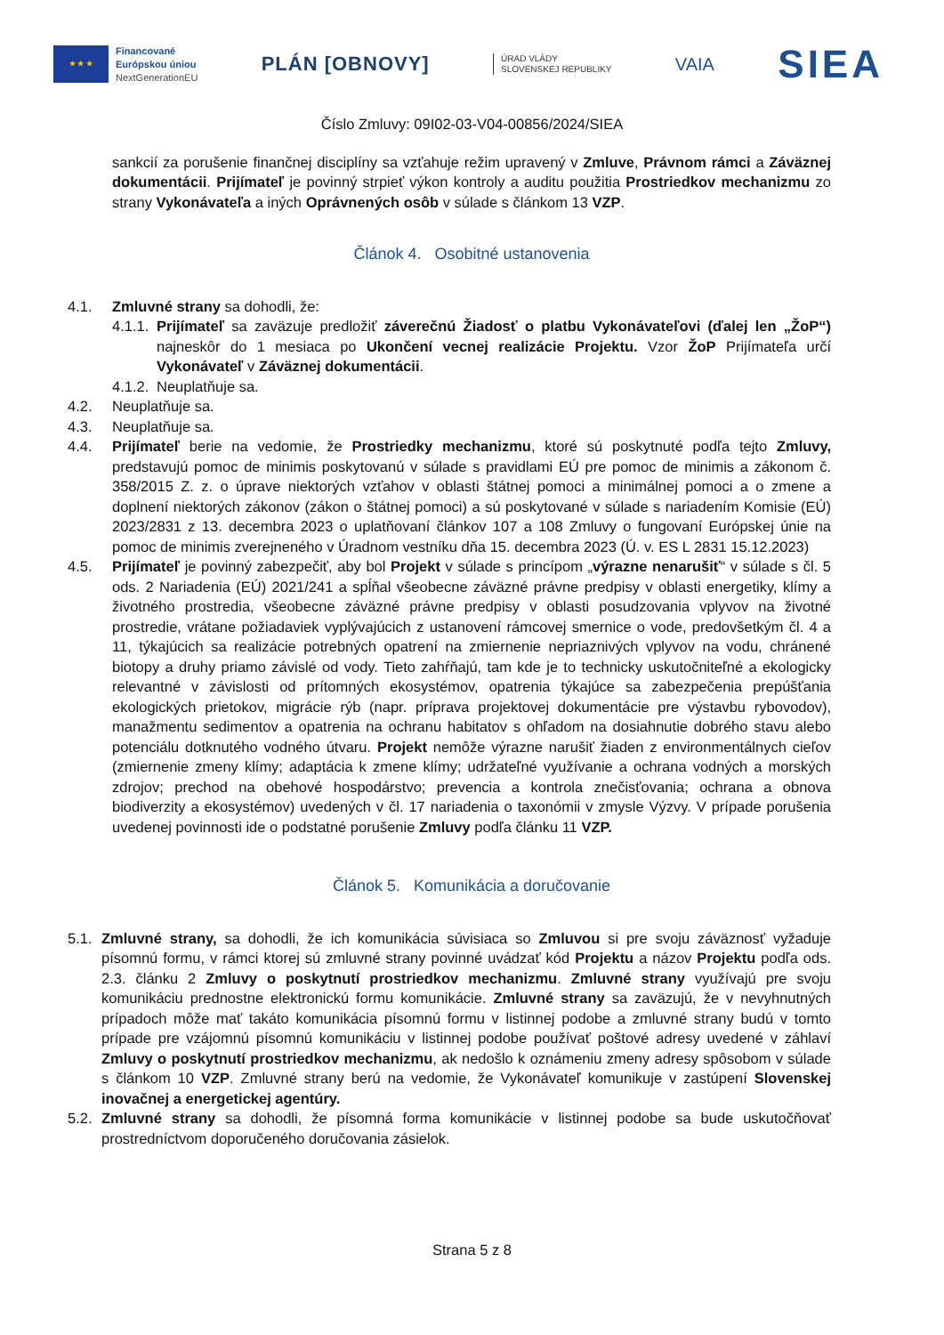★ ★ ★
Financované
Európskou úniou
NextGenerationEU
PLÁN [OBNOVY]
ÚRAD VLÁDY
SLOVENSKEJ REPUBLIKY
VAIA
SIEA
Číslo Zmluvy: 09I02-03-V04-00856/2024/SIEA
sankcií za porušenie finančnej disciplíny sa vzťahuje režim upravený v Zmluve, Právnom rámci a Záväznej dokumentácii. Prijímateľ je povinný strpieť výkon kontroly a auditu použitia Prostriedkov mechanizmu zo strany Vykonávateľa a iných Oprávnených osôb v súlade s článkom 13 VZP.
Článok 4. Osobitné ustanovenia
4.1. Zmluvné strany sa dohodli, že:
4.1.1.
Prijímateľ sa zaväzuje predložiť záverečnú Žiadosť o platbu Vykonávateľovi (ďalej len „ŽoP“) najneskôr do 1 mesiaca po Ukončení vecnej realizácie Projektu. Vzor ŽoP Prijímateľa určí Vykonávateľ v Záväznej dokumentácii.
4.1.2.
Neuplatňuje sa.
4.2. Neuplatňuje sa.
4.3. Neuplatňuje sa.
4.4. Prijímateľ berie na vedomie, že Prostriedky mechanizmu, ktoré sú poskytnuté podľa tejto Zmluvy, predstavujú pomoc de minimis poskytovanú v súlade s pravidlami EÚ pre pomoc de minimis a zákonom č. 358/2015 Z. z. o úprave niektorých vzťahov v oblasti štátnej pomoci a minimálnej pomoci a o zmene a doplnení niektorých zákonov (zákon o štátnej pomoci) a sú poskytované v súlade s nariadením Komisie (EÚ) 2023/2831 z 13. decembra 2023 o uplatňovaní článkov 107 a 108 Zmluvy o fungovaní Európskej únie na pomoc de minimis zverejneného v Úradnom vestníku dňa 15. decembra 2023 (Ú. v. ES L 2831 15.12.2023)
4.5. Prijímateľ je povinný zabezpečiť, aby bol Projekt v súlade s princípom „výrazne nenarušiť“ v súlade s čl. 5 ods. 2 Nariadenia (EÚ) 2021/241 a spĺňal všeobecne záväzné právne predpisy v oblasti energetiky, klímy a životného prostredia, všeobecne záväzné právne predpisy v oblasti posudzovania vplyvov na životné prostredie, vrátane požiadaviek vyplývajúcich z ustanovení rámcovej smernice o vode, predovšetkým čl. 4 a 11, týkajúcich sa realizácie potrebných opatrení na zmiernenie nepriaznivých vplyvov na vodu, chránené biotopy a druhy priamo závislé od vody. Tieto zahŕňajú, tam kde je to technicky uskutočniteľné a ekologicky relevantné v závislosti od prítomných ekosystémov, opatrenia týkajúce sa zabezpečenia prepúšťania ekologických prietokov, migrácie rýb (napr. príprava projektovej dokumentácie pre výstavbu rybovodov), manažmentu sedimentov a opatrenia na ochranu habitatov s ohľadom na dosiahnutie dobrého stavu alebo potenciálu dotknutého vodného útvaru. Projekt nemôže výrazne narušiť žiaden z environmentálnych cieľov (zmiernenie zmeny klímy; adaptácia k zmene klímy; udržateľné využívanie a ochrana vodných a morských zdrojov; prechod na obehové hospodárstvo; prevencia a kontrola znečisťovania; ochrana a obnova biodiverzity a ekosystémov) uvedených v čl. 17 nariadenia o taxonómii v zmysle Výzvy. V prípade porušenia uvedenej povinnosti ide o podstatné porušenie Zmluvy podľa článku 11 VZP.
Článok 5. Komunikácia a doručovanie
5.1.
Zmluvné strany, sa dohodli, že ich komunikácia súvisiaca so Zmluvou si pre svoju záväznosť vyžaduje písomnú formu, v rámci ktorej sú zmluvné strany povinné uvádzať kód Projektu a názov Projektu podľa ods. 2.3. článku 2 Zmluvy o poskytnutí prostriedkov mechanizmu. Zmluvné strany využívajú pre svoju komunikáciu prednostne elektronickú formu komunikácie. Zmluvné strany sa zaväzujú, že v nevyhnutných prípadoch môže mať takáto komunikácia písomnú formu v listinnej podobe a zmluvné strany budú v tomto prípade pre vzájomnú písomnú komunikáciu v listinnej podobe používať poštové adresy uvedené v záhlaví Zmluvy o poskytnutí prostriedkov mechanizmu, ak nedošlo k oznámeniu zmeny adresy spôsobom v súlade s článkom 10 VZP. Zmluvné strany berú na vedomie, že Vykonávateľ komunikuje v zastúpení Slovenskej inovačnej a energetickej agentúry.
5.2.
Zmluvné strany sa dohodli, že písomná forma komunikácie v listinnej podobe sa bude uskutočňovať prostredníctvom doporučeného doručovania zásielok.
Strana 5 z 8